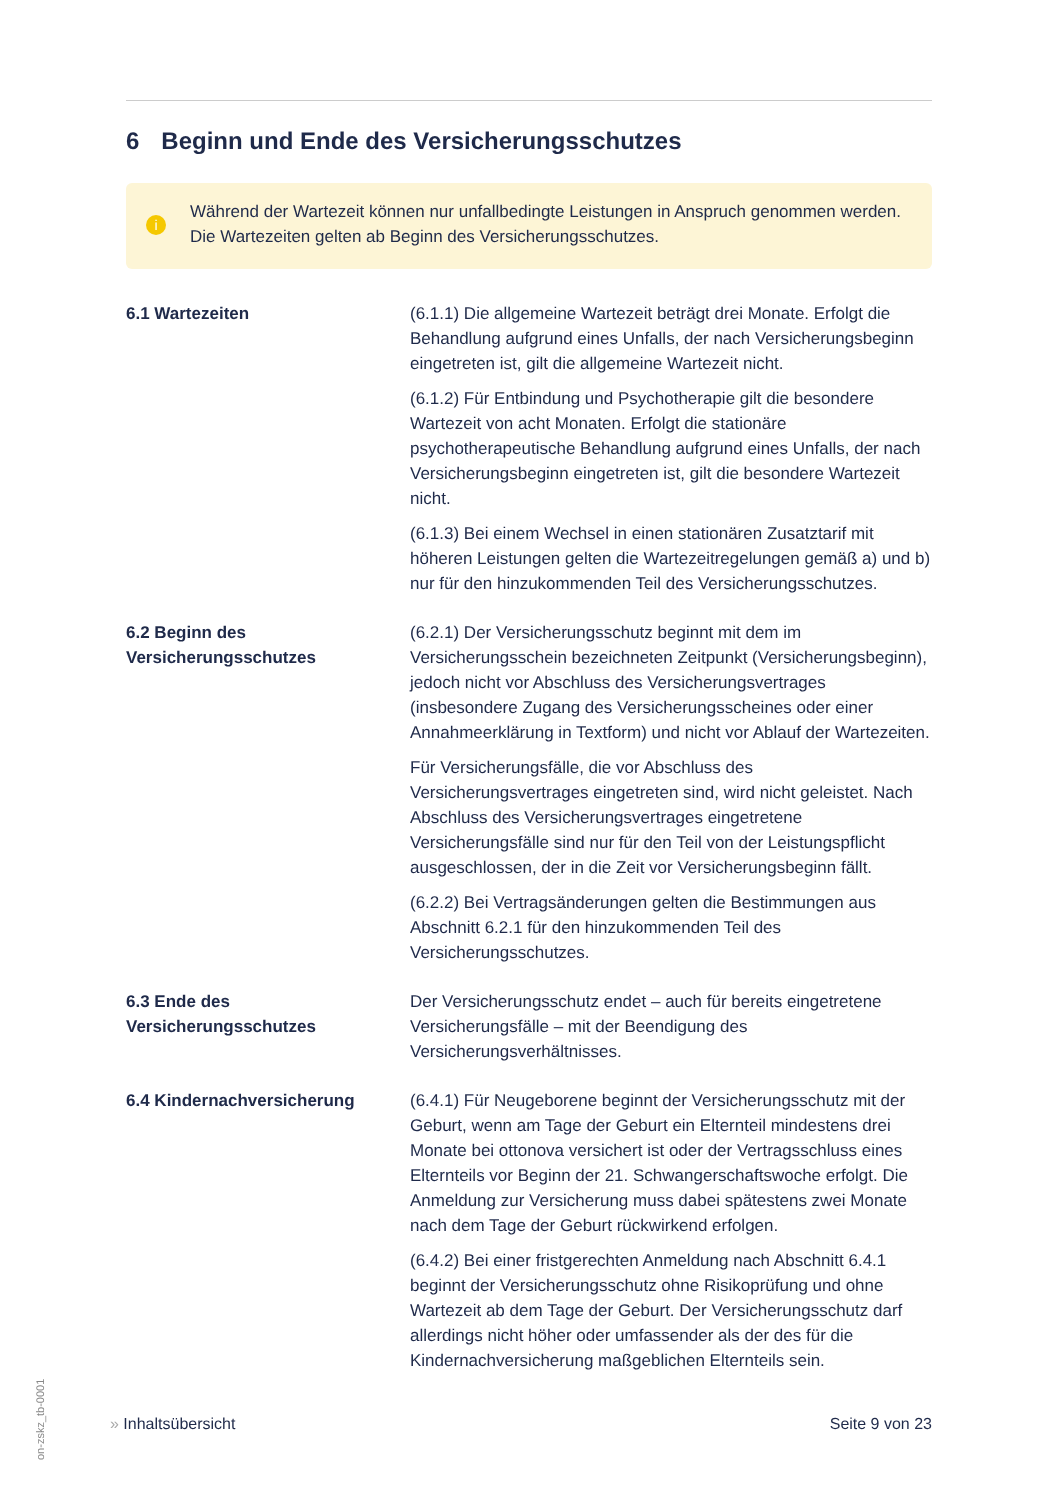6 Beginn und Ende des Versicherungsschutzes
i
Während der Wartezeit können nur unfallbedingte Leistungen in Anspruch genommen werden. Die Wartezeiten gelten ab Beginn des Versicherungsschutzes.
6.1 Wartezeiten (6.1.1) Die allgemeine Wartezeit beträgt drei Monate. Erfolgt die Behandlung aufgrund eines Unfalls, der nach Versicherungsbeginn eingetreten ist, gilt die allgemeine Wartezeit nicht.
(6.1.2) Für Entbindung und Psychotherapie gilt die besondere Wartezeit von acht Monaten. Erfolgt die stationäre psychotherapeutische Behandlung aufgrund eines Unfalls, der nach Versicherungsbeginn eingetreten ist, gilt die besondere Wartezeit nicht.
(6.1.3) Bei einem Wechsel in einen stationären Zusatztarif mit höheren Leistungen gelten die Wartezeitregelungen gemäß a) und b) nur für den hinzukommenden Teil des Versicherungsschutzes.
6.2 Beginn des Versicherungsschutzes
(6.2.1) Der Versicherungsschutz beginnt mit dem im Versicherungsschein bezeichneten Zeitpunkt (Versicherungsbeginn), jedoch nicht vor Abschluss des Versicherungsvertrages (insbesondere Zugang des Versicherungsscheines oder einer Annahmeerklärung in Textform) und nicht vor Ablauf der Wartezeiten.
Für Versicherungsfälle, die vor Abschluss des Versicherungsvertrages eingetreten sind, wird nicht geleistet. Nach Abschluss des Versicherungsvertrages eingetretene Versicherungsfälle sind nur für den Teil von der Leistungspflicht ausgeschlossen, der in die Zeit vor Versicherungsbeginn fällt.
(6.2.2) Bei Vertragsänderungen gelten die Bestimmungen aus Abschnitt 6.2.1 für den hinzukommenden Teil des Versicherungsschutzes.
6.3 Ende des Versicherungsschutzes
Der Versicherungsschutz endet – auch für bereits eingetretene Versicherungsfälle – mit der Beendigung des Versicherungsverhältnisses.
6.4 Kindernachversicherung (6.4.1) Für Neugeborene beginnt der Versicherungsschutz mit der Geburt, wenn am Tage der Geburt ein Elternteil mindestens drei Monate bei ottonova versichert ist oder der Vertragsschluss eines Elternteils vor Beginn der 21. Schwangerschaftswoche erfolgt. Die Anmeldung zur Versicherung muss dabei spätestens zwei Monate nach dem Tage der Geburt rückwirkend erfolgen.
(6.4.2) Bei einer fristgerechten Anmeldung nach Abschnitt 6.4.1 beginnt der Versicherungsschutz ohne Risikoprüfung und ohne Wartezeit ab dem Tage der Geburt. Der Versicherungsschutz darf allerdings nicht höher oder umfassender als der des für die Kindernachversicherung maßgeblichen Elternteils sein.
» Inhaltsübersicht Seite 9 von 23
on-zskz_tb-0001